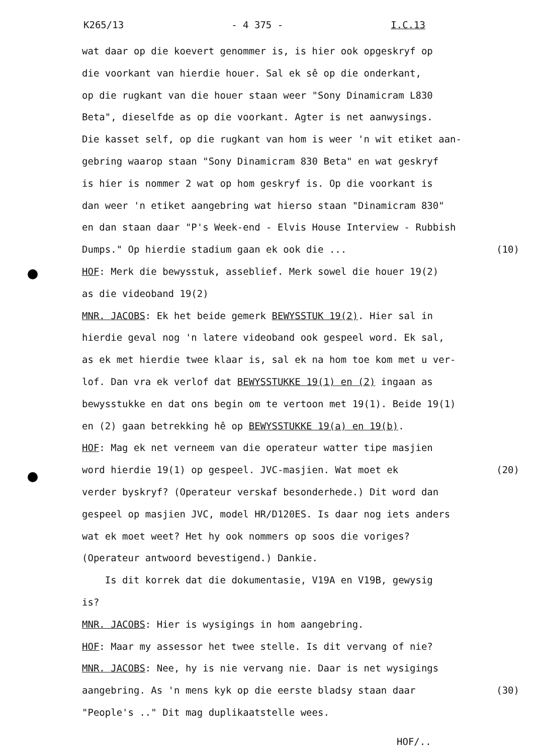K265/13 - 4 375 - I.C.13
wat daar op die koevert genommer is, is hier ook opgeskryf op
die voorkant van hierdie houer. Sal ek sê op die onderkant,
op die rugkant van die houer staan weer "Sony Dinamicram L830
Beta", dieselfde as op die voorkant. Agter is net aanwysings.
Die kasset self, op die rugkant van hom is weer 'n wit etiket aan-
gebring waarop staan "Sony Dinamicram 830 Beta" en wat geskryf
is hier is nommer 2 wat op hom geskryf is. Op die voorkant is
dan weer 'n etiket aangebring wat hierso staan "Dinamicram 830"
en dan staan daar "P's Week-end - Elvis House Interview - Rubbish
Dumps." Op hierdie stadium gaan ek ook die ... (10)
HOF: Merk die bewysstuk, asseblief. Merk sowel die houer 19(2)
as die videoband 19(2)
MNR. JACOBS: Ek het beide gemerk BEWYSSTUK 19(2). Hier sal in
hierdie geval nog 'n latere videoband ook gespeel word. Ek sal,
as ek met hierdie twee klaar is, sal ek na hom toe kom met u ver-
lof. Dan vra ek verlof dat BEWYSSTUKKE 19(1) en (2) ingaan as
bewysstukke en dat ons begin om te vertoon met 19(1). Beide 19(1)
en (2) gaan betrekking hê op BEWYSSTUKKE 19(a) en 19(b).
HOF: Mag ek net verneem van die operateur watter tipe masjien
word hierdie 19(1) op gespeel. JVC-masjien. Wat moet ek (20)
verder byskryf? (Operateur verskaf besonderhede.) Dit word dan
gespeel op masjien JVC, model HR/D120ES. Is daar nog iets anders
wat ek moet weet? Het hy ook nommers op soos die voriges?
(Operateur antwoord bevestigend.) Dankie.
Is dit korrek dat die dokumentasie, V19A en V19B, gewysig
is?
MNR. JACOBS: Hier is wysigings in hom aangebring.
HOF: Maar my assessor het twee stelle. Is dit vervang of nie?
MNR. JACOBS: Nee, hy is nie vervang nie. Daar is net wysigings
aangebring. As 'n mens kyk op die eerste bladsy staan daar (30)
"People's .." Dit mag duplikaatstelle wees.
HOF/..